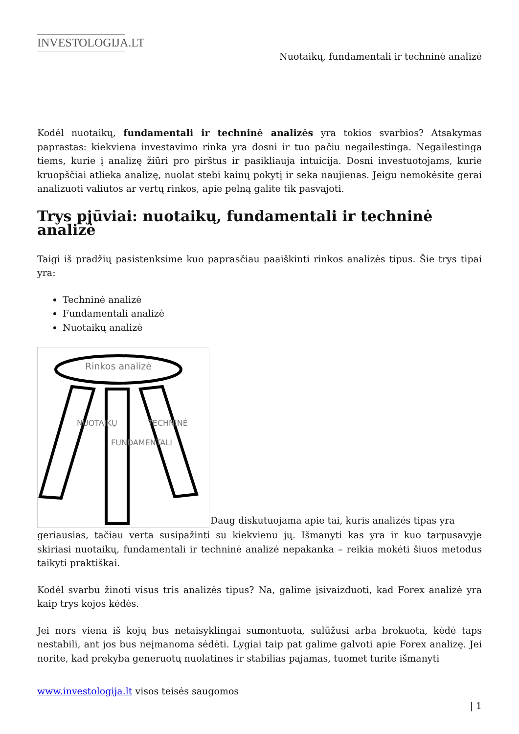INVESTOLOGIJA.LT
Nuotaikų, fundamentali ir techninė analizė
Kodėl nuotaikų, fundamentali ir techninė analizės yra tokios svarbios? Atsakymas paprastas: kiekviena investavimo rinka yra dosni ir tuo pačiu negailestinga. Negailestinga tiems, kurie į analizę žiūri pro pirštus ir pasikliauja intuicija. Dosni investuotojams, kurie kruopščiai atlieka analizę, nuolat stebi kainų pokytį ir seka naujienas. Jeigu nemokėsite gerai analizuoti valiutos ar vertų rinkos, apie pelną galite tik pasvajoti.
Trys pjūviai: nuotaikų, fundamentali ir techninė analizė
Taigi iš pradžių pasistenksime kuo paprasčiau paaiškinti rinkos analizės tipus. Šie trys tipai yra:
Techninė analizė
Fundamentali analizė
Nuotaikų analizė
Rinkos analizė
NUOTAIKŲ
FUNDAMENTALI
TECHNINĖ
Daug diskutuojama apie tai, kuris analizės tipas yra
geriausias, tačiau verta susipažinti su kiekvienu jų. Išmanyti kas yra ir kuo tarpusavyje skiriasi nuotaikų, fundamentali ir techninė analizė nepakanka – reikia mokėti šiuos metodus taikyti praktiškai.
Kodėl svarbu žinoti visus tris analizės tipus? Na, galime įsivaizduoti, kad Forex analizė yra kaip trys kojos kėdės.
Jei nors viena iš kojų bus netaisyklingai sumontuota, sulūžusi arba brokuota, kėdė taps nestabili, ant jos bus neįmanoma sėdėti. Lygiai taip pat galime galvoti apie Forex analizę. Jei norite, kad prekyba generuotų nuolatines ir stabilias pajamas, tuomet turite išmanyti
www.investologija.lt visos teisės saugomos
| 1